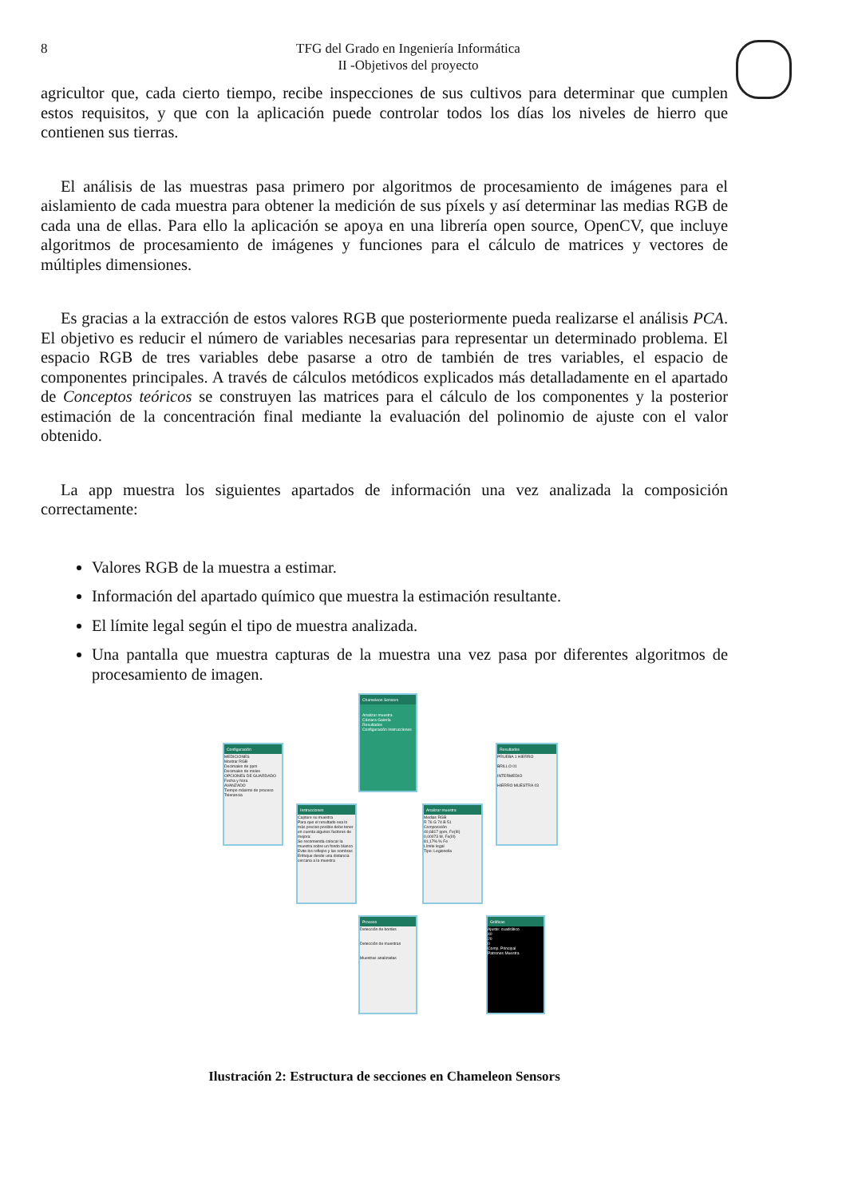8 TFG del Grado en Ingeniería Informática
II -Objetivos del proyecto
agricultor que, cada cierto tiempo, recibe inspecciones de sus cultivos para determinar que cumplen estos requisitos, y que con la aplicación puede controlar todos los días los niveles de hierro que contienen sus tierras.
El análisis de las muestras pasa primero por algoritmos de procesamiento de imágenes para el aislamiento de cada muestra para obtener la medición de sus píxels y así determinar las medias RGB de cada una de ellas. Para ello la aplicación se apoya en una librería open source, OpenCV, que incluye algoritmos de procesamiento de imágenes y funciones para el cálculo de matrices y vectores de múltiples dimensiones.
Es gracias a la extracción de estos valores RGB que posteriormente pueda realizarse el análisis PCA. El objetivo es reducir el número de variables necesarias para representar un determinado problema. El espacio RGB de tres variables debe pasarse a otro de también de tres variables, el espacio de componentes principales. A través de cálculos metódicos explicados más detalladamente en el apartado de Conceptos teóricos se construyen las matrices para el cálculo de los componentes y la posterior estimación de la concentración final mediante la evaluación del polinomio de ajuste con el valor obtenido.
La app muestra los siguientes apartados de información una vez analizada la composición correctamente:
Valores RGB de la muestra a estimar.
Información del apartado químico que muestra la estimación resultante.
El límite legal según el tipo de muestra analizada.
Una pantalla que muestra capturas de la muestra una vez pasa por diferentes algoritmos de procesamiento de imagen.
Chameleon Sensors
Analizar muestra
Cámara Galería
Resultados
Configuración Instrucciones
Configuración
MEDICIONES
Mostrar RGB
Decimales de ppm
Decimales de moles
OPCIONES DE GUARDADO
Fecha y hora
AVANZADO
Tiempo máximo de proceso
Tolerancia
Resultados
PRUEBA 1 HIERRO
BRILLO 01
INTERMEDIO
HIERRO MUESTRA 03
Instrucciones
Capture su muestra
Para que el resultado sea lo más preciso posible debe tener en cuenta algunos factores de mejora:
Se recomienda colocar la muestra sobre un fondo blanco
Evite los reflejos y las sombras
Enfoque desde una distancia cercana a la muestra
Analizar muestra
Medias RGB
R 76 G 74 B 51
Composición
40,6817 ppm, Fe(III)
0,00073 M, Fe(III)
81,17% % Fe
Límite legal
Tipo: Legionella
Proceso
Detección de bordes
Detección de muestras
Muestras analizadas
Gráficas
Ajuste: cuadrático
40
20
0
Comp. Principal
Patrones Muestra
Ilustración 2: Estructura de secciones en Chameleon Sensors